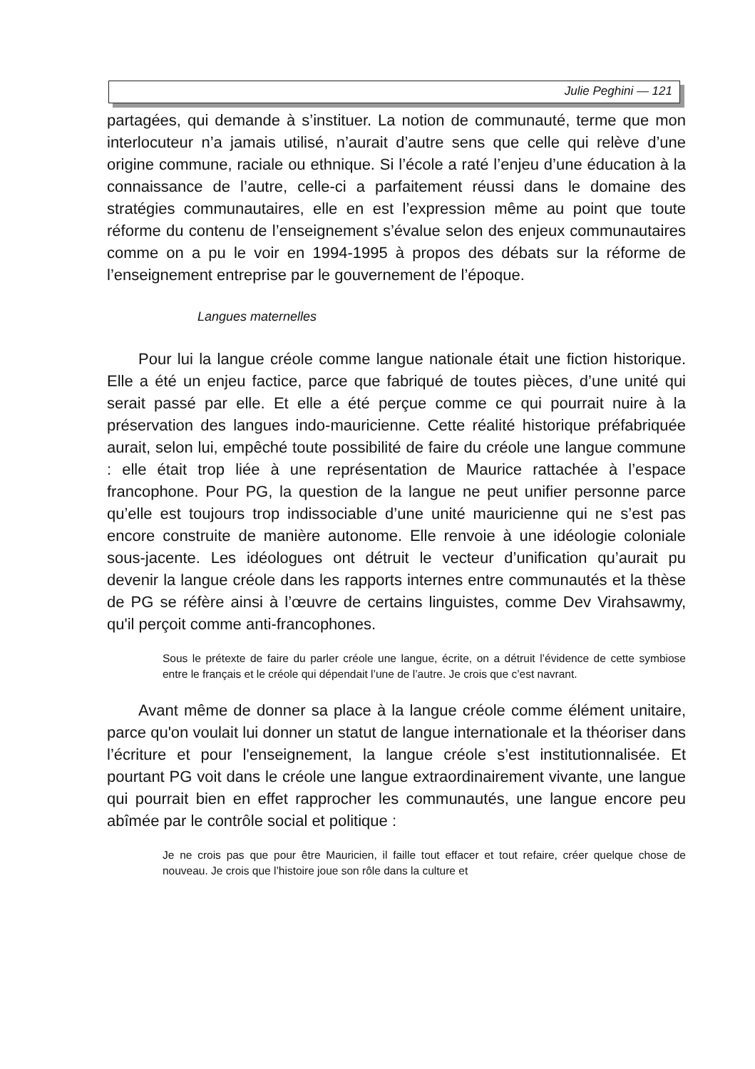Julie Peghini — 121
partagées, qui demande à s’instituer. La notion de communauté, terme que mon interlocuteur n’a jamais utilisé, n’aurait d’autre sens que celle qui relève d’une origine commune, raciale ou ethnique. Si l’école a raté l’enjeu d’une éducation à la connaissance de l’autre, celle-ci a parfaitement réussi dans le domaine des stratégies communautaires, elle en est l’expression même au point que toute réforme du contenu de l’enseignement s’évalue selon des enjeux communautaires comme on a pu le voir en 1994-1995 à propos des débats sur la réforme de l’enseignement entreprise par le gouvernement de l’époque.
Langues maternelles
Pour lui la langue créole comme langue nationale était une fiction historique. Elle a été un enjeu factice, parce que fabriqué de toutes pièces, d’une unité qui serait passé par elle. Et elle a été perçue comme ce qui pourrait nuire à la préservation des langues indo-mauricienne. Cette réalité historique préfabriquée aurait, selon lui, empêché toute possibilité de faire du créole une langue commune : elle était trop liée à une représentation de Maurice rattachée à l’espace francophone. Pour PG, la question de la langue ne peut unifier personne parce qu’elle est toujours trop indissociable d’une unité mauricienne qui ne s’est pas encore construite de manière autonome. Elle renvoie à une idéologie coloniale sous-jacente. Les idéologues ont détruit le vecteur d’unification qu’aurait pu devenir la langue créole dans les rapports internes entre communautés et la thèse de PG se réfère ainsi à l’œuvre de certains linguistes, comme Dev Virahsawmy, qu'il perçoit comme anti-francophones.
Sous le prétexte de faire du parler créole une langue, écrite, on a détruit l’évidence de cette symbiose entre le français et le créole qui dépendait l’une de l’autre. Je crois que c’est navrant.
Avant même de donner sa place à la langue créole comme élément unitaire, parce qu'on voulait lui donner un statut de langue internationale et la théoriser dans l’écriture et pour l'enseignement, la langue créole s’est institutionnalisée. Et pourtant PG voit dans le créole une langue extraordinairement vivante, une langue qui pourrait bien en effet rapprocher les communautés, une langue encore peu abîmée par le contrôle social et politique :
Je ne crois pas que pour être Mauricien, il faille tout effacer et tout refaire, créer quelque chose de nouveau. Je crois que l’histoire joue son rôle dans la culture et